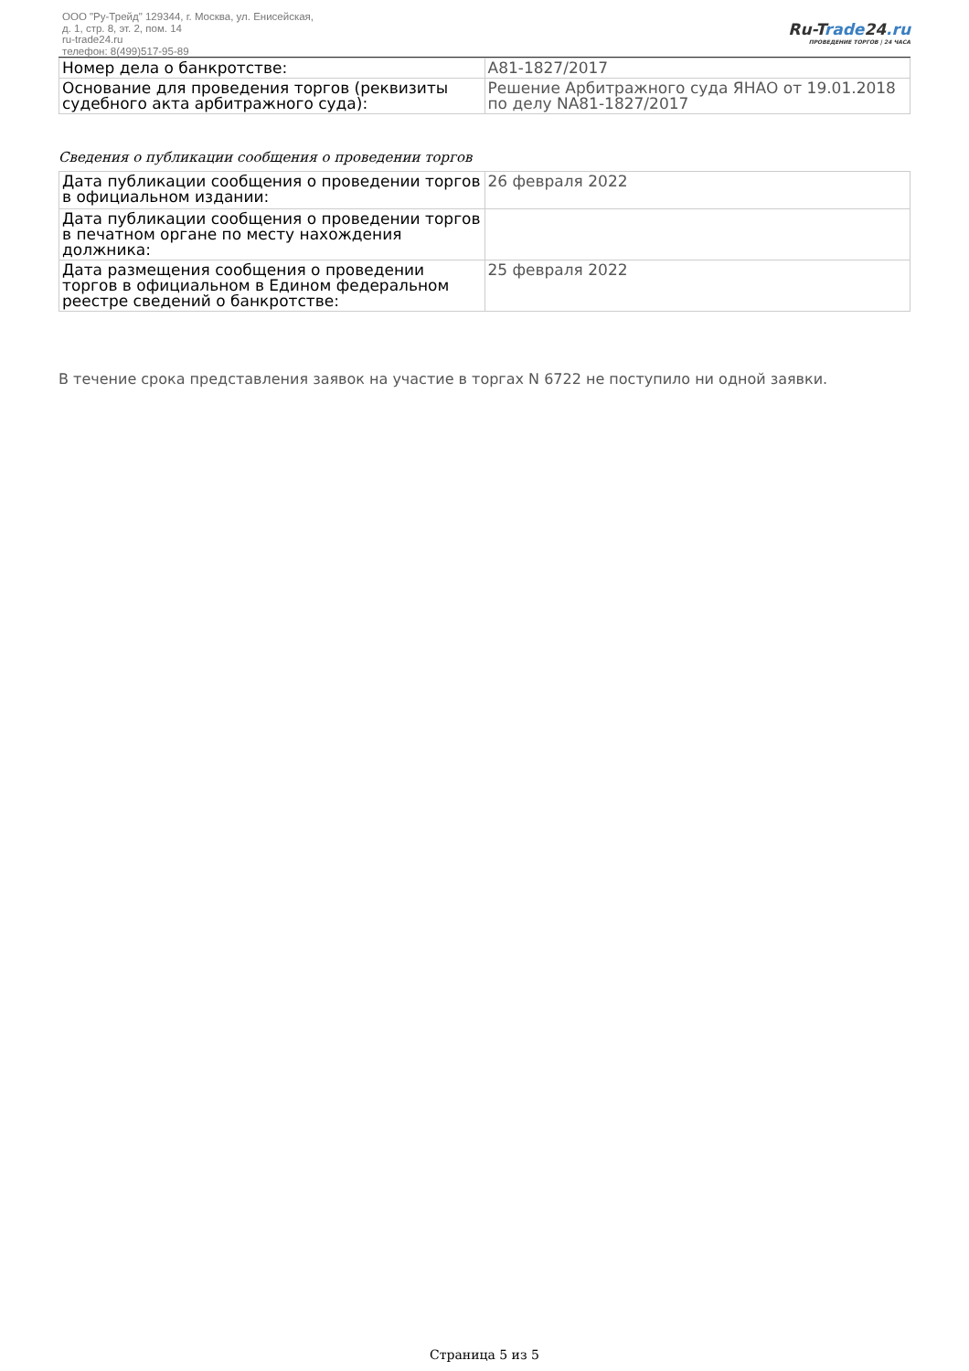ООО "Ру-Трейд" 129344, г. Москва, ул. Енисейская,
д. 1, стр. 8, эт. 2, пом. 14
ru-trade24.ru
телефон: 8(499)517-95-89
Ru-Trade24.ru
ПРОВЕДЕНИЕ ТОРГОВ | 24 ЧАСА
| Номер дела о банкротстве: | А81-1827/2017 |
| Основание для проведения торгов (реквизиты судебного акта арбитражного суда): | Решение Арбитражного суда ЯНАО от 19.01.2018 по делу NА81-1827/2017 |
Сведения о публикации сообщения о проведении торгов
| Дата публикации сообщения о проведении торгов в официальном издании: | 26 февраля 2022 |
| Дата публикации сообщения о проведении торгов в печатном органе по месту нахождения должника: | |
| Дата размещения сообщения о проведении торгов в официальном в Едином федеральном реестре сведений о банкротстве: | 25 февраля 2022 |
В течение срока представления заявок на участие в торгах N 6722 не поступило ни одной заявки.
Страница 5 из 5